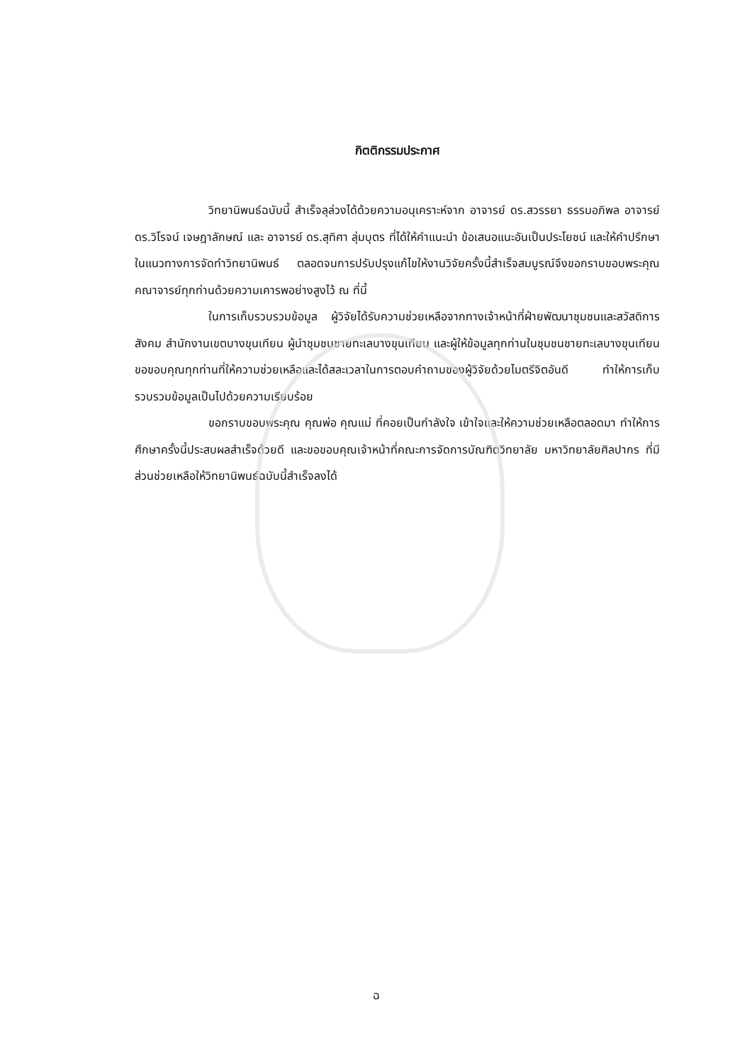กิตติกรรมประกาศ
วิทยานิพนธ์ฉบับนี้ สำเร็จลุล่วงได้ด้วยความอนุเคราะห์จาก อาจารย์ ดร.สวรรยา ธรรมอภิพล อาจารย์ ดร.วิโรจน์ เจษฎาลักษณ์ และ อาจารย์ ดร.สุทิศา ลุ่มบุตร ที่ได้ให้คำแนะนำ ข้อเสนอแนะอันเป็นประโยชน์ และให้คำปรึกษาในแนวทางการจัดทำวิทยานิพนธ์ ตลอดจนการปรับปรุงแก้ไขให้งานวิจัยครั้งนี้สำเร็จสมบูรณ์จึงขอกราบขอบพระคุณคณาจารย์ทุกท่านด้วยความเคารพอย่างสูงไว้ ณ ที่นี้
ในการเก็บรวบรวมข้อมูล ผู้วิจัยได้รับความช่วยเหลือจากทางเจ้าหน้าที่ฝ่ายพัฒนาชุมชนและสวัสดิการสังคม สำนักงานเขตบางขุนเทียน ผู้นำชุมชนชายทะเลบางขุนเทียน และผู้ให้ข้อมูลทุกท่านในชุมชนชายทะเลบางขุนเทียน ขอขอบคุณทุกท่านที่ให้ความช่วยเหลือและได้สละเวลาในการตอบคำถามของผู้วิจัยด้วยไมตรีจิตอันดี ทำให้การเก็บรวบรวมข้อมูลเป็นไปด้วยความเรียบร้อย
ขอกราบขอบพระคุณ คุณพ่อ คุณแม่ ที่คอยเป็นกำลังใจ เข้าใจและให้ความช่วยเหลือตลอดมา ทำให้การศึกษาครั้งนี้ประสบผลสำเร็จด้วยดี และขอขอบคุณเจ้าหน้าที่คณะการจัดการบัณฑิตวิทยาลัย มหาวิทยาลัยศิลปากร ที่มีส่วนช่วยเหลือให้วิทยานิพนธ์ฉบับนี้สำเร็จลงได้
ฉ